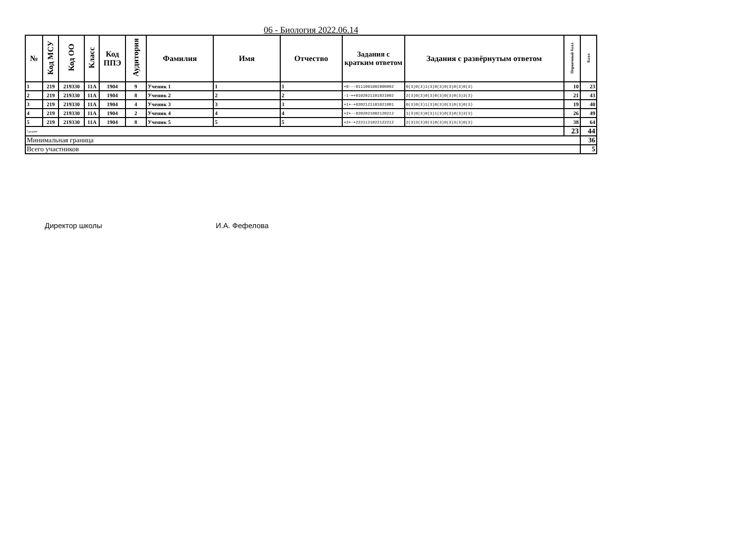06 - Биология 2022.06.14
| № | Код МСУ | Код ОО | Класс | Код ППЭ | Аудитория | Фамилия | Имя | Отчество | Задания с кратким ответом | Задания с развёрнутым ответом | Первичный балл | Балл |
| --- | --- | --- | --- | --- | --- | --- | --- | --- | --- | --- | --- | --- |
| 1 | 219 | 219330 | 11А | 1904 | 9 | Ученик 1 | 1 | 1 | +0---0111001002000002 | 0(3)0(3)1(3)0(3)0(3)0(3)0(3) | 10 | 23 |
| 2 | 219 | 219330 | 11А | 1904 | 8 | Ученик 2 | 2 | 2 | -1-++0102021101021002 | 2(3)0(3)0(3)0(3)0(3)0(3)3(3) | 21 | 43 |
| 3 | 219 | 219330 | 11А | 1904 | 4 | Ученик 3 | 3 | 3 | +1+-+0202121101021001 | 0(3)0(3)1(3)0(3)0(3)0(3)0(3) | 19 | 40 |
| 4 | 219 | 219330 | 11А | 1904 | 2 | Ученик 4 | 4 | 4 | +2+--0202021002120212 | 1(3)0(3)0(3)1(3)0(3)0(3)3(3) | 26 | 49 |
| 5 | 219 | 219330 | 11А | 1904 | 8 | Ученик 5 | 5 | 5 | +2+-+2221121022122212 | 2(3)3(3)0(3)0(3)0(3)3(3)0(3) | 38 | 64 |
| Средние | | | | | | | | | | | 23 | 44 |
| Минимальная граница | | | | | | | | | | | | 36 |
| Всего участников | | | | | | | | | | | | 5 |
Директор школы И.А. Фефелова